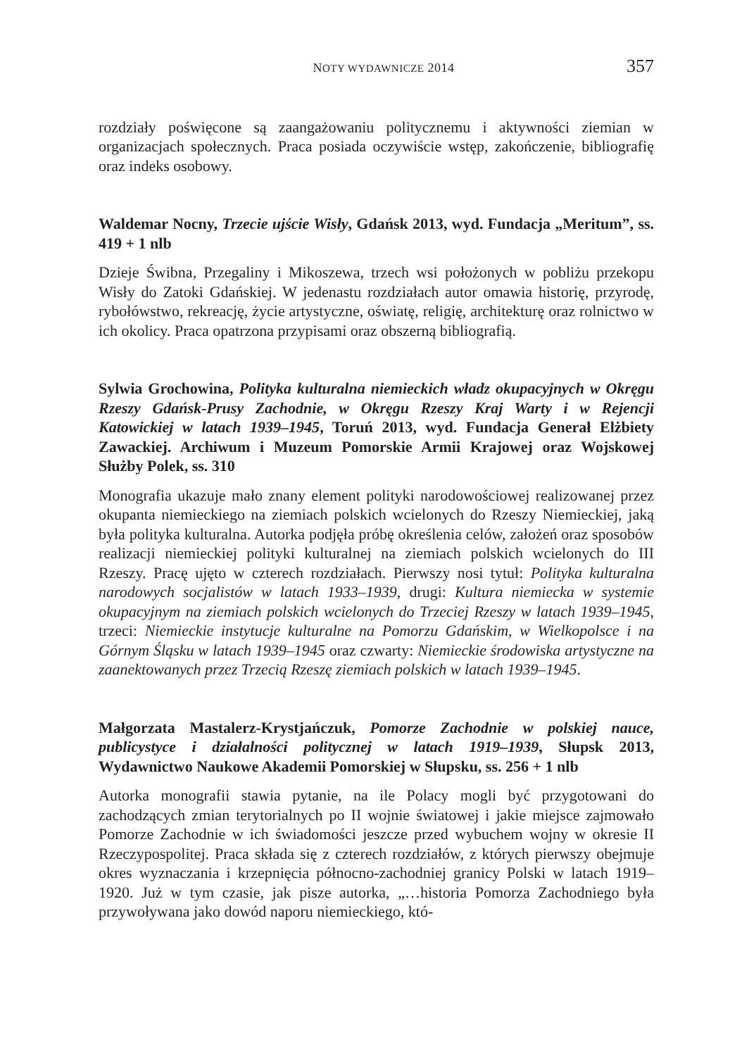NOTY WYDAWNICZE 2014 357
rozdziały poświęcone są zaangażowaniu politycznemu i aktywności ziemian w organizacjach społecznych. Praca posiada oczywiście wstęp, zakończenie, bibliografię oraz indeks osobowy.
Waldemar Nocny, Trzecie ujście Wisły, Gdańsk 2013, wyd. Fundacja „Meritum”, ss. 419 + 1 nlb
Dzieje Świbna, Przegaliny i Mikoszewa, trzech wsi położonych w pobliżu przekopu Wisły do Zatoki Gdańskiej. W jedenastu rozdziałach autor omawia historię, przyrodę, rybołówstwo, rekreację, życie artystyczne, oświatę, religię, architekturę oraz rolnictwo w ich okolicy. Praca opatrzona przypisami oraz obszerną bibliografią.
Sylwia Grochowina, Polityka kulturalna niemieckich władz okupacyjnych w Okręgu Rzeszy Gdańsk-Prusy Zachodnie, w Okręgu Rzeszy Kraj Warty i w Rejencji Katowickiej w latach 1939–1945, Toruń 2013, wyd. Fundacja Generał Elżbiety Zawackiej. Archiwum i Muzeum Pomorskie Armii Krajowej oraz Wojskowej Służby Polek, ss. 310
Monografia ukazuje mało znany element polityki narodowościowej realizowanej przez okupanta niemieckiego na ziemiach polskich wcielonych do Rzeszy Niemieckiej, jaką była polityka kulturalna. Autorka podjęła próbę określenia celów, założeń oraz sposobów realizacji niemieckiej polityki kulturalnej na ziemiach polskich wcielonych do III Rzeszy. Pracę ujęto w czterech rozdziałach. Pierwszy nosi tytuł: Polityka kulturalna narodowych socjalistów w latach 1933–1939, drugi: Kultura niemiecka w systemie okupacyjnym na ziemiach polskich wcielonych do Trzeciej Rzeszy w latach 1939–1945, trzeci: Niemieckie instytucje kulturalne na Pomorzu Gdańskim, w Wielkopolsce i na Górnym Śląsku w latach 1939–1945 oraz czwarty: Niemieckie środowiska artystyczne na zaanektowanych przez Trzecią Rzeszę ziemiach polskich w latach 1939–1945.
Małgorzata Mastalerz-Krystjańczuk, Pomorze Zachodnie w polskiej nauce, publicystyce i działalności politycznej w latach 1919–1939, Słupsk 2013, Wydawnictwo Naukowe Akademii Pomorskiej w Słupsku, ss. 256 + 1 nlb
Autorka monografii stawia pytanie, na ile Polacy mogli być przygotowani do zachodzących zmian terytorialnych po II wojnie światowej i jakie miejsce zajmowało Pomorze Zachodnie w ich świadomości jeszcze przed wybuchem wojny w okresie II Rzeczypospolitej. Praca składa się z czterech rozdziałów, z których pierwszy obejmuje okres wyznaczania i krzepnięcia północno-zachodniej granicy Polski w latach 1919–1920. Już w tym czasie, jak pisze autorka, „…historia Pomorza Zachodniego była przywoływana jako dowód naporu niemieckiego, któ-